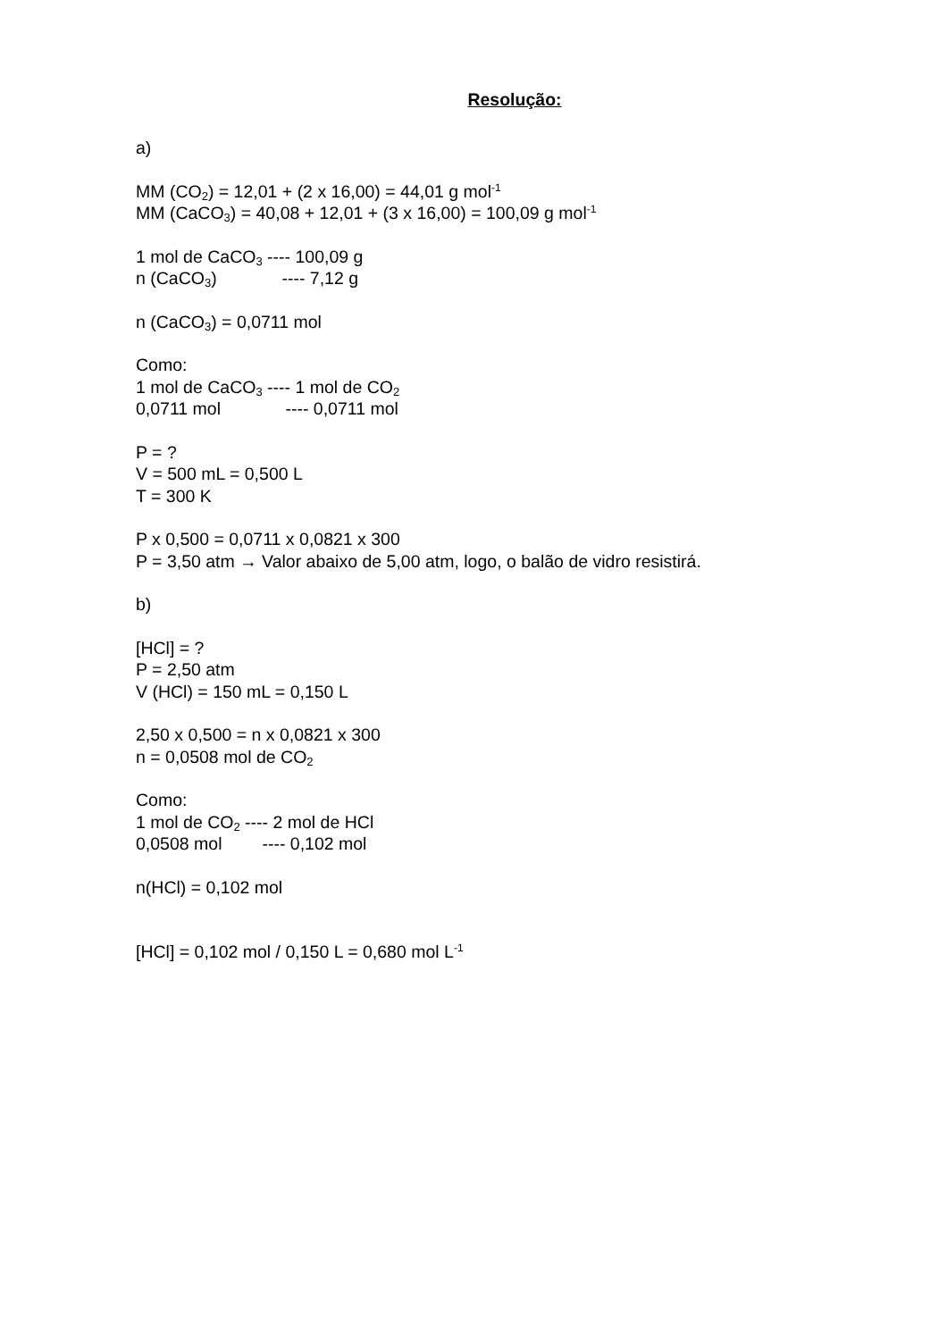Resolução:
a)
MM (CO<sub>2</sub>) = 12,01 + (2 x 16,00) = 44,01 g mol<sup>-1</sup>
MM (CaCO<sub>3</sub>) = 40,08 + 12,01 + (3 x 16,00) = 100,09 g mol<sup>-1</sup>
1 mol de CaCO<sub>3</sub> ---- 100,09 g
n (CaCO<sub>3</sub>) ---- 7,12 g
n (CaCO<sub>3</sub>) = 0,0711 mol
Como:
1 mol de CaCO<sub>3</sub> ---- 1 mol de CO<sub>2</sub>
0,0711 mol ---- 0,0711 mol
P = ?
V = 500 mL = 0,500 L
T = 300 K
P x 0,500 = 0,0711 x 0,0821 x 300
P = 3,50 atm → Valor abaixo de 5,00 atm, logo, o balão de vidro resistirá.
b)
[HCl] = ?
P = 2,50 atm
V (HCl) = 150 mL = 0,150 L
2,50 x 0,500 = n x 0,0821 x 300
n = 0,0508 mol de CO<sub>2</sub>
Como:
1 mol de CO<sub>2</sub> ---- 2 mol de HCl
0,0508 mol ---- 0,102 mol
n(HCl) = 0,102 mol
[HCl] = 0,102 mol / 0,150 L = 0,680 mol L<sup>-1</sup>